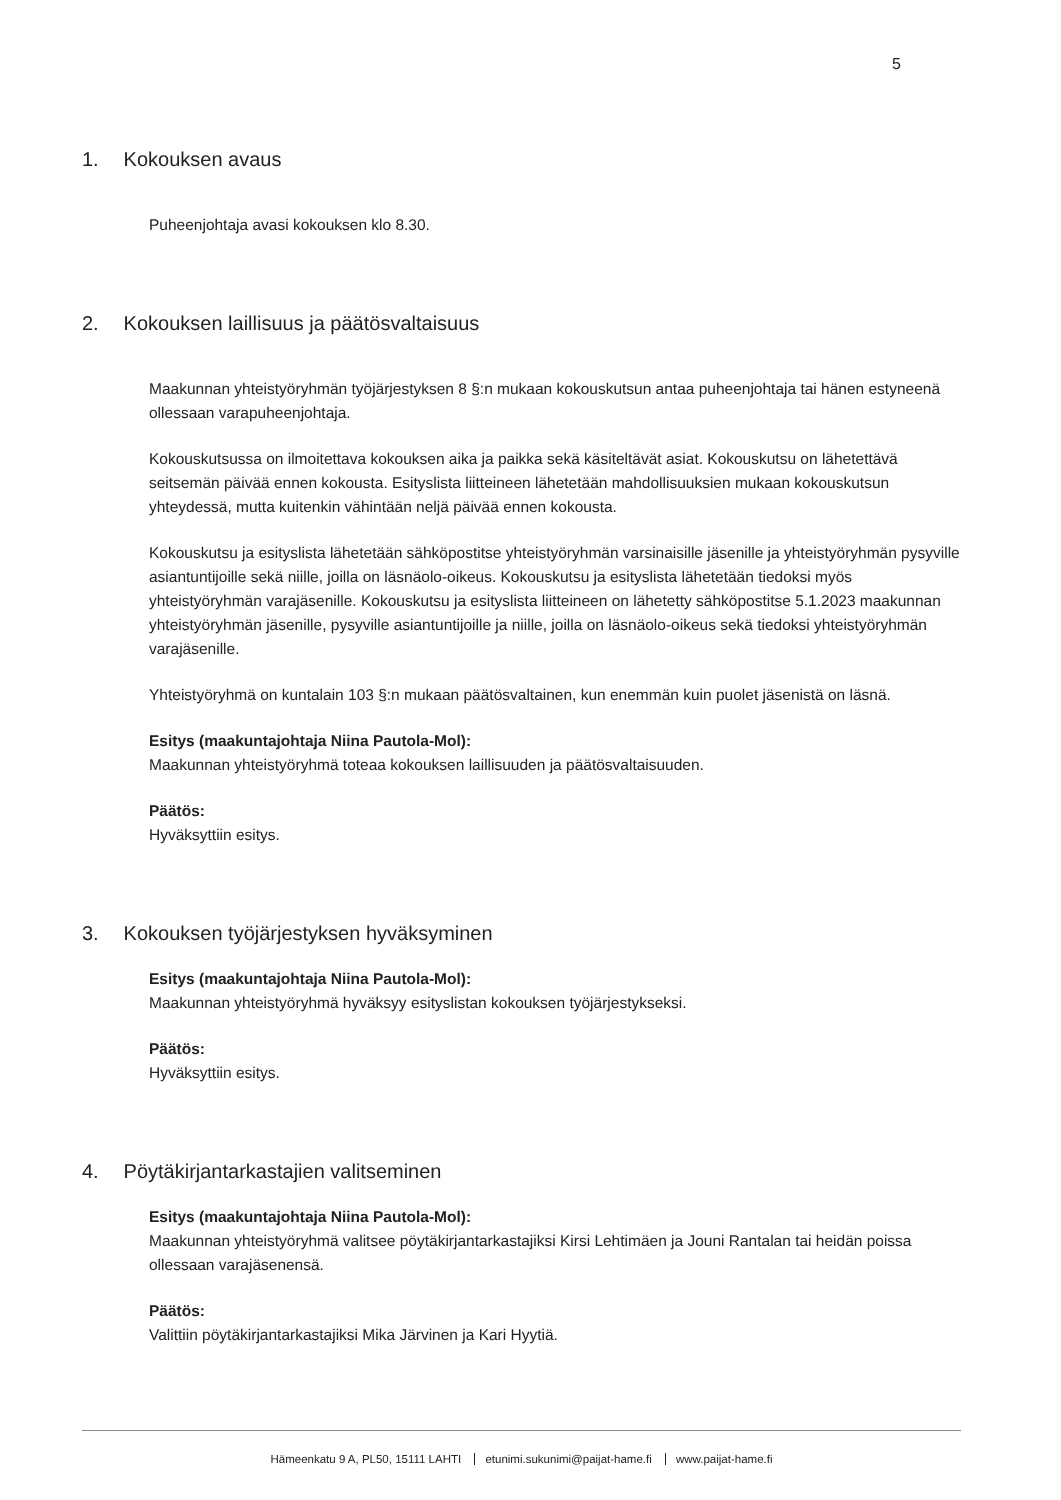5
1. Kokouksen avaus
Puheenjohtaja avasi kokouksen klo 8.30.
2. Kokouksen laillisuus ja päätösvaltaisuus
Maakunnan yhteistyöryhmän työjärjestyksen 8 §:n mukaan kokouskutsun antaa puheenjohtaja tai hänen estyneenä ollessaan varapuheenjohtaja.
Kokouskutsussa on ilmoitettava kokouksen aika ja paikka sekä käsiteltävät asiat. Kokouskutsu on lähetettävä seitsemän päivää ennen kokousta. Esityslista liitteineen lähetetään mahdollisuuksien mukaan kokouskutsun yhteydessä, mutta kuitenkin vähintään neljä päivää ennen kokousta.
Kokouskutsu ja esityslista lähetetään sähköpostitse yhteistyöryhmän varsinaisille jäsenille ja yhteistyöryhmän pysyville asiantuntijoille sekä niille, joilla on läsnäolo-oikeus. Kokouskutsu ja esityslista lähetetään tiedoksi myös yhteistyöryhmän varajäsenille. Kokouskutsu ja esityslista liitteineen on lähetetty sähköpostitse 5.1.2023 maakunnan yhteistyöryhmän jäsenille, pysyville asiantuntijoille ja niille, joilla on läsnäolo-oikeus sekä tiedoksi yhteistyöryhmän varajäsenille.
Yhteistyöryhmä on kuntalain 103 §:n mukaan päätösvaltainen, kun enemmän kuin puolet jäsenistä on läsnä.
Esitys (maakuntajohtaja Niina Pautola-Mol):
Maakunnan yhteistyöryhmä toteaa kokouksen laillisuuden ja päätösvaltaisuuden.
Päätös:
Hyväksyttiin esitys.
3. Kokouksen työjärjestyksen hyväksyminen
Esitys (maakuntajohtaja Niina Pautola-Mol):
Maakunnan yhteistyöryhmä hyväksyy esityslistan kokouksen työjärjestykseksi.
Päätös:
Hyväksyttiin esitys.
4. Pöytäkirjantarkastajien valitseminen
Esitys (maakuntajohtaja Niina Pautola-Mol):
Maakunnan yhteistyöryhmä valitsee pöytäkirjantarkastajiksi Kirsi Lehtimäen ja Jouni Rantalan tai heidän poissa ollessaan varajäsenensä.
Päätös:
Valittiin pöytäkirjantarkastajiksi Mika Järvinen ja Kari Hyytiä.
Hämeenkatu 9 A, PL50, 15111 LAHTI etunimi.sukunimi@paijat-hame.fi www.paijat-hame.fi